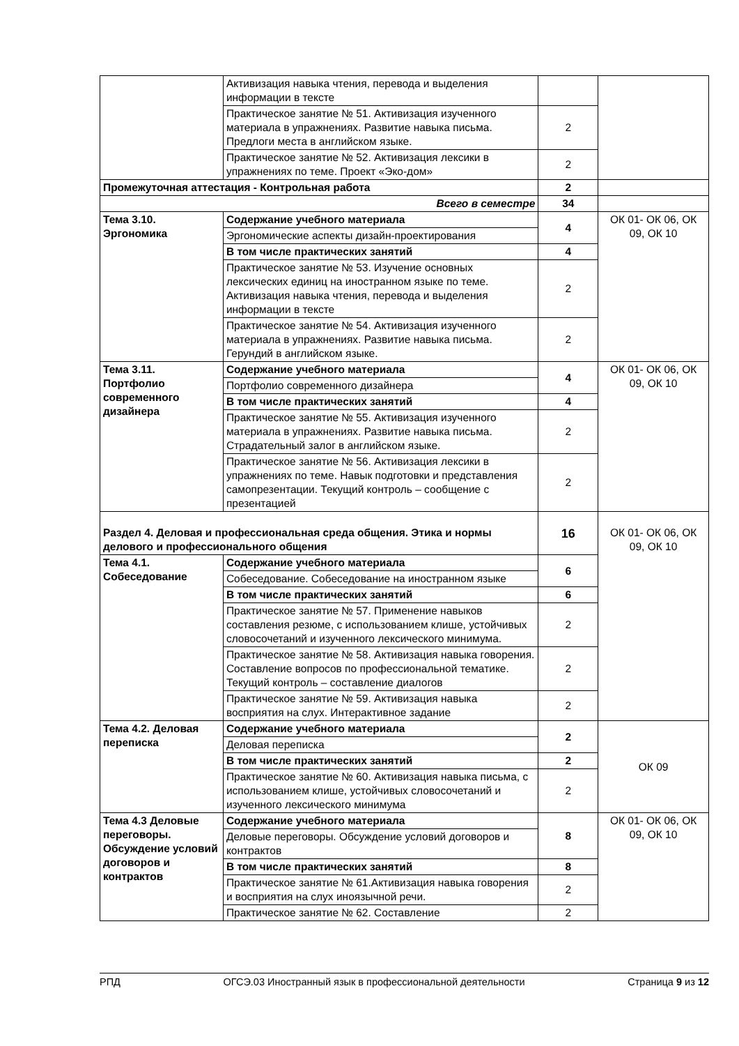| | Активизация навыка чтения, перевода и выделения информации в тексте | | |
| | Практическое занятие № 51. Активизация изученного материала в упражнениях. Развитие навыка письма. Предлоги места в английском языке. | 2 | |
| | Практическое занятие № 52. Активизация лексики в упражнениях по теме. Проект «Эко-дом» | 2 | |
| Промежуточная аттестация - Контрольная работа | | 2 | |
| Всего в семестре | | 34 | |
| Тема 3.10. Эргономика | Содержание учебного материала | 4 | ОК 01- ОК 06, ОК 09, ОК 10 |
| | Эргономические аспекты дизайн-проектирования | | |
| | В том числе практических занятий | 4 | |
| | Практическое занятие № 53. Изучение основных лексических единиц на иностранном языке по теме. Активизация навыка чтения, перевода и выделения информации в тексте | 2 | |
| | Практическое занятие № 54. Активизация изученного материала в упражнениях. Развитие навыка письма. Герундий в английском языке. | 2 | |
| Тема 3.11. Портфолио современного дизайнера | Содержание учебного материала | 4 | ОК 01- ОК 06, ОК 09, ОК 10 |
| | Портфолио современного дизайнера | | |
| | В том числе практических занятий | 4 | |
| | Практическое занятие № 55. Активизация изученного материала в упражнениях. Развитие навыка письма. Страдательный залог в английском языке. | 2 | |
| | Практическое занятие № 56. Активизация лексики в упражнениях по теме. Навык подготовки и представления самопрезентации. Текущий контроль – сообщение с презентацией | 2 | |
| Раздел 4. Деловая и профессиональная среда общения. Этика и нормы делового и профессионального общения | | 16 | ОК 01- ОК 06, ОК 09, ОК 10 |
| Тема 4.1. Собеседование | Содержание учебного материала | 6 | |
| | Собеседование. Собеседование на иностранном языке | | |
| | В том числе практических занятий | 6 | |
| | Практическое занятие № 57. Применение навыков составления резюме, с использованием клише, устойчивых словосочетаний и изученного лексического минимума. | 2 | |
| | Практическое занятие № 58. Активизация навыка говорения. Составление вопросов по профессиональной тематике. Текущий контроль – составление диалогов | 2 | |
| | Практическое занятие № 59. Активизация навыка восприятия на слух. Интерактивное задание | 2 | |
| Тема 4.2. Деловая переписка | Содержание учебного материала | 2 | ОК 09 |
| | Деловая переписка | | |
| | В том числе практических занятий | 2 | |
| | Практическое занятие № 60. Активизация навыка письма, с использованием клише, устойчивых словосочетаний и изученного лексического минимума | 2 | |
| Тема 4.3 Деловые переговоры. Обсуждение условий договоров и контрактов | Содержание учебного материала | 8 | ОК 01- ОК 06, ОК 09, ОК 10 |
| | Деловые переговоры. Обсуждение условий договоров и контрактов | | |
| | В том числе практических занятий | 8 | |
| | Практическое занятие № 61.Активизация навыка говорения и восприятия на слух иноязычной речи. | 2 | |
| | Практическое занятие № 62. Составление | 2 | |
РПД ОГСЭ.03 Иностранный язык в профессиональной деятельности Страница 9 из 12